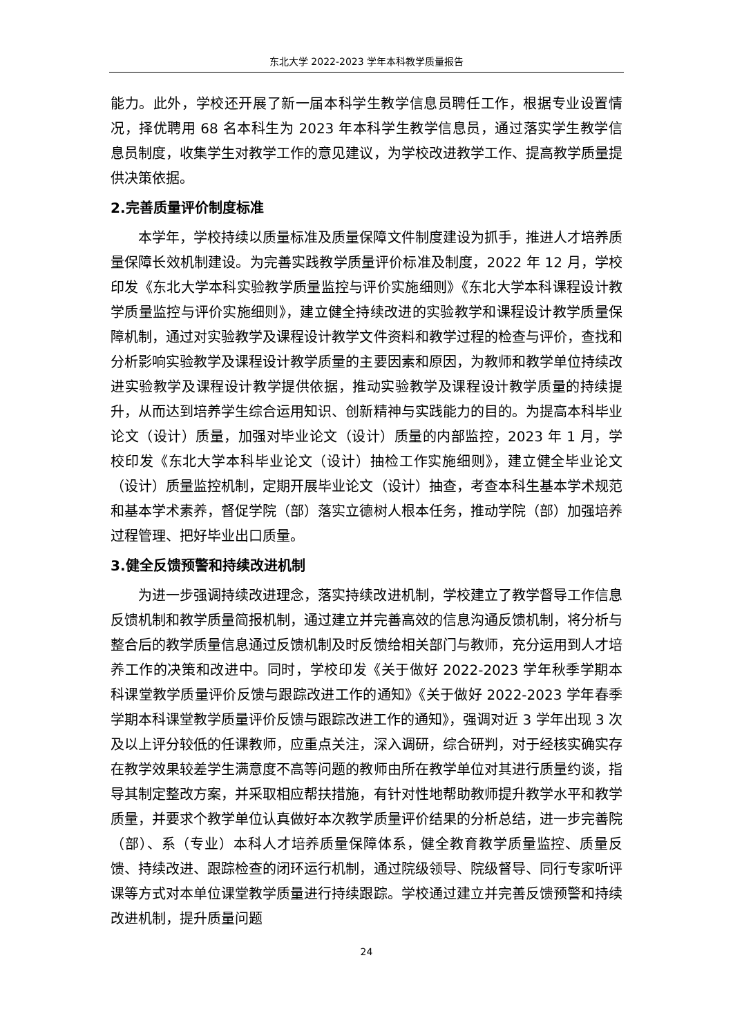东北大学 2022-2023 学年本科教学质量报告
能力。此外，学校还开展了新一届本科学生教学信息员聘任工作，根据专业设置情况，择优聘用 68 名本科生为 2023 年本科学生教学信息员，通过落实学生教学信息员制度，收集学生对教学工作的意见建议，为学校改进教学工作、提高教学质量提供决策依据。
2.完善质量评价制度标准
本学年，学校持续以质量标准及质量保障文件制度建设为抓手，推进人才培养质量保障长效机制建设。为完善实践教学质量评价标准及制度，2022 年 12 月，学校印发《东北大学本科实验教学质量监控与评价实施细则》《东北大学本科课程设计教学质量监控与评价实施细则》，建立健全持续改进的实验教学和课程设计教学质量保障机制，通过对实验教学及课程设计教学文件资料和教学过程的检查与评价，查找和分析影响实验教学及课程设计教学质量的主要因素和原因，为教师和教学单位持续改进实验教学及课程设计教学提供依据，推动实验教学及课程设计教学质量的持续提升，从而达到培养学生综合运用知识、创新精神与实践能力的目的。为提高本科毕业论文（设计）质量，加强对毕业论文（设计）质量的内部监控，2023 年 1 月，学校印发《东北大学本科毕业论文（设计）抽检工作实施细则》，建立健全毕业论文（设计）质量监控机制，定期开展毕业论文（设计）抽查，考查本科生基本学术规范和基本学术素养，督促学院（部）落实立德树人根本任务，推动学院（部）加强培养过程管理、把好毕业出口质量。
3.健全反馈预警和持续改进机制
为进一步强调持续改进理念，落实持续改进机制，学校建立了教学督导工作信息反馈机制和教学质量简报机制，通过建立并完善高效的信息沟通反馈机制，将分析与整合后的教学质量信息通过反馈机制及时反馈给相关部门与教师，充分运用到人才培养工作的决策和改进中。同时，学校印发《关于做好 2022-2023 学年秋季学期本科课堂教学质量评价反馈与跟踪改进工作的通知》《关于做好 2022-2023 学年春季学期本科课堂教学质量评价反馈与跟踪改进工作的通知》，强调对近 3 学年出现 3 次及以上评分较低的任课教师，应重点关注，深入调研，综合研判，对于经核实确实存在教学效果较差学生满意度不高等问题的教师由所在教学单位对其进行质量约谈，指导其制定整改方案，并采取相应帮扶措施，有针对性地帮助教师提升教学水平和教学质量，并要求个教学单位认真做好本次教学质量评价结果的分析总结，进一步完善院（部）、系（专业）本科人才培养质量保障体系，健全教育教学质量监控、质量反馈、持续改进、跟踪检查的闭环运行机制，通过院级领导、院级督导、同行专家听评课等方式对本单位课堂教学质量进行持续跟踪。学校通过建立并完善反馈预警和持续改进机制，提升质量问题
24